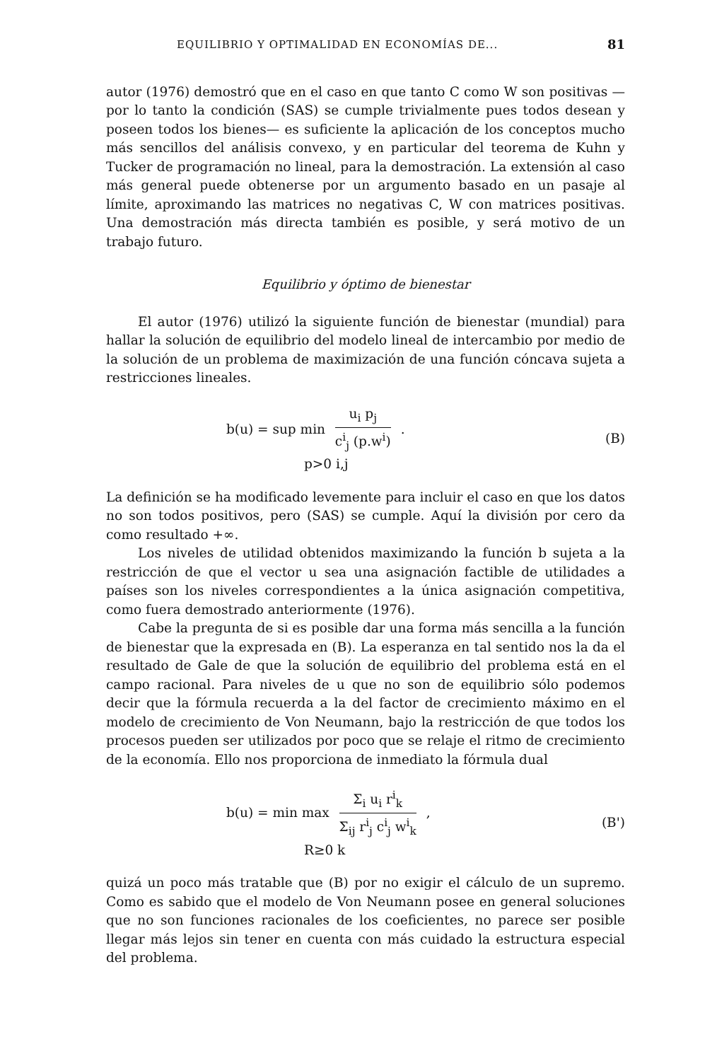EQUILIBRIO Y OPTIMALIDAD EN ECONOMÍAS DE... 81
autor (1976) demostró que en el caso en que tanto C como W son positivas —por lo tanto la condición (SAS) se cumple trivialmente pues todos desean y poseen todos los bienes— es suficiente la aplicación de los conceptos mucho más sencillos del análisis convexo, y en particular del teorema de Kuhn y Tucker de programación no lineal, para la demostración. La extensión al caso más general puede obtenerse por un argumento basado en un pasaje al límite, aproximando las matrices no negativas C, W con matrices positivas. Una demostración más directa también es posible, y será motivo de un trabajo futuro.
Equilibrio y óptimo de bienestar
El autor (1976) utilizó la siguiente función de bienestar (mundial) para hallar la solución de equilibrio del modelo lineal de intercambio por medio de la solución de un problema de maximización de una función cóncava sujeta a restricciones lineales.
b(u) = sup min u<sub>i</sub> p<sub>j</sub> c<sup>i</sup><sub>j</sub> (p.w<sup>i</sup>) .
p>0 i,j (B)
La definición se ha modificado levemente para incluir el caso en que los datos no son todos positivos, pero (SAS) se cumple. Aquí la división por cero da como resultado +∞.
Los niveles de utilidad obtenidos maximizando la función b sujeta a la restricción de que el vector u sea una asignación factible de utilidades a países son los niveles correspondientes a la única asignación competitiva, como fuera demostrado anteriormente (1976).
Cabe la pregunta de si es posible dar una forma más sencilla a la función de bienestar que la expresada en (B). La esperanza en tal sentido nos la da el resultado de Gale de que la solución de equilibrio del problema está en el campo racional. Para niveles de u que no son de equilibrio sólo podemos decir que la fórmula recuerda a la del factor de crecimiento máximo en el modelo de crecimiento de Von Neumann, bajo la restricción de que todos los procesos pueden ser utilizados por poco que se relaje el ritmo de crecimiento de la economía. Ello nos proporciona de inmediato la fórmula dual
b(u) = min max Σ<sub>i</sub> u<sub>i</sub> r<sup>i</sup><sub>k</sub> Σ<sub>ij</sub> r<sup>i</sup><sub>j</sub> c<sup>i</sup><sub>j</sub> w<sup>i</sup><sub>k</sub> ,
R≥0 k (B')
quizá un poco más tratable que (B) por no exigir el cálculo de un supremo. Como es sabido que el modelo de Von Neumann posee en general soluciones que no son funciones racionales de los coeficientes, no parece ser posible llegar más lejos sin tener en cuenta con más cuidado la estructura especial del problema.